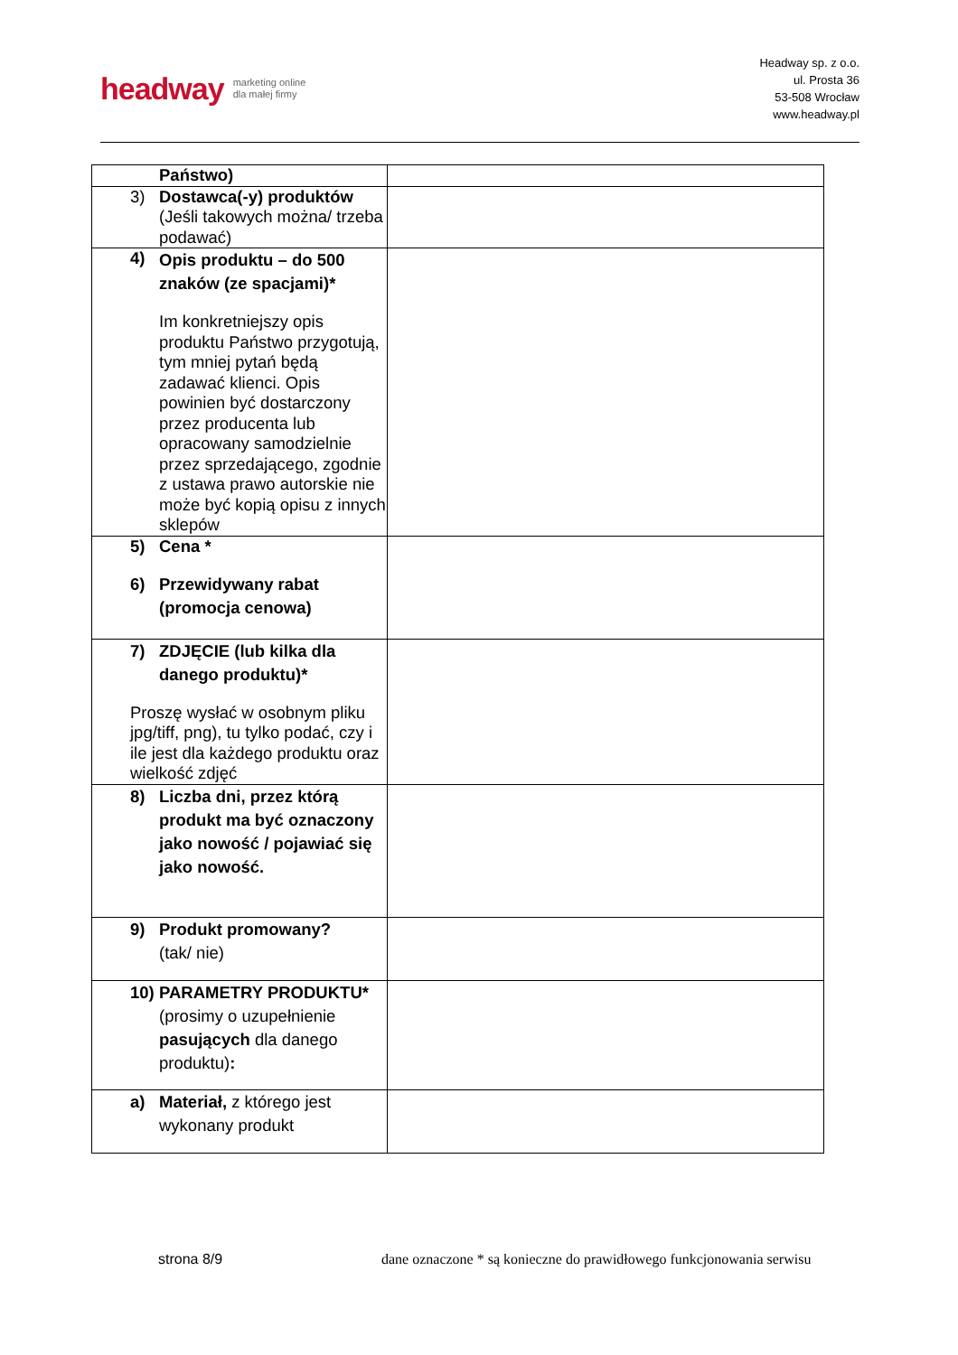headway marketing online
dla małej firmy
Headway sp. z o.o.
ul. Prosta 36
53-508 Wrocław
www.headway.pl
| Państwo) | |
| 3) Dostawca(-y) produktów (Jeśli takowych można/ trzeba podawać) | |
| 4) Opis produktu – do 500 znaków (ze spacjami)* Im konkretniejszy opis produktu Państwo przygotują, tym mniej pytań będą zadawać klienci. Opis powinien być dostarczony przez producenta lub opracowany samodzielnie przez sprzedającego, zgodnie z ustawa prawo autorskie nie może być kopią opisu z innych sklepów | |
| 5) Cena * 6) Przewidywany rabat (promocja cenowa) | |
| 7) ZDJĘCIE (lub kilka dla danego produktu)* Proszę wysłać w osobnym pliku jpg/tiff, png), tu tylko podać, czy i ile jest dla każdego produktu oraz wielkość zdjęć | |
| 8) Liczba dni, przez którą produkt ma być oznaczony jako nowość / pojawiać się jako nowość. | |
| 9) Produkt promowany? (tak/ nie) | |
| 10) PARAMETRY PRODUKTU* (prosimy o uzupełnienie pasujących dla danego produktu) : | |
| a) Materiał, z którego jest wykonany produkt | |
strona 8/9
dane oznaczone * są konieczne do prawidłowego funkcjonowania serwisu